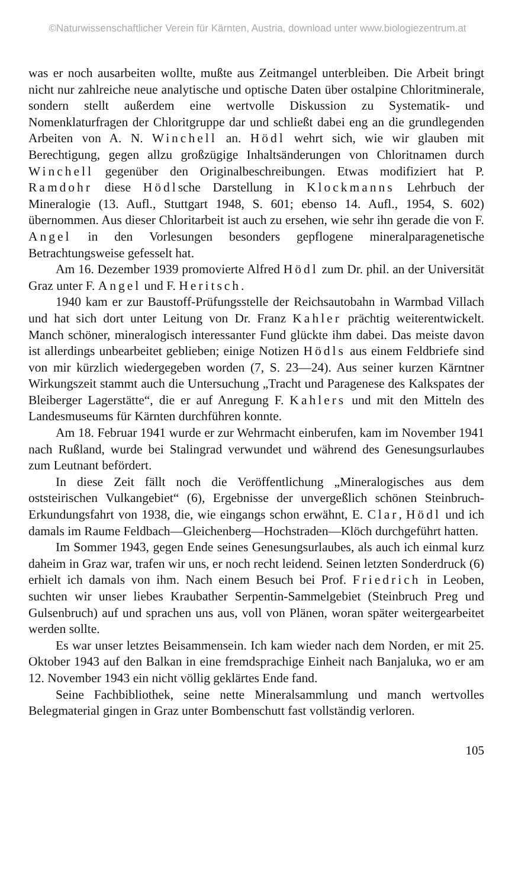©Naturwissenschaftlicher Verein für Kärnten, Austria, download unter www.biologiezentrum.at
was er noch ausarbeiten wollte, mußte aus Zeitmangel unterbleiben. Die Arbeit bringt nicht nur zahlreiche neue analytische und optische Daten über ostalpine Chloritminerale, sondern stellt außerdem eine wertvolle Diskussion zu Systematik- und Nomenklaturfragen der Chloritgruppe dar und schließt dabei eng an die grundlegenden Arbeiten von A. N. Winchell an. Hödl wehrt sich, wie wir glauben mit Berechtigung, gegen allzu großzügige Inhaltsänderungen von Chloritnamen durch Winchell gegenüber den Originalbeschreibungen. Etwas modifiziert hat P. Ramdohr diese Hödlsche Darstellung in Klockmanns Lehrbuch der Mineralogie (13. Aufl., Stuttgart 1948, S. 601; ebenso 14. Aufl., 1954, S. 602) übernommen. Aus dieser Chloritarbeit ist auch zu ersehen, wie sehr ihn gerade die von F. Angel in den Vorlesungen besonders gepflogene mineralparagenetische Betrachtungsweise gefesselt hat.
Am 16. Dezember 1939 promovierte Alfred Hödl zum Dr. phil. an der Universität Graz unter F. Angel und F. Heritsch.
1940 kam er zur Baustoff-Prüfungsstelle der Reichsautobahn in Warmbad Villach und hat sich dort unter Leitung von Dr. Franz Kahler prächtig weiterentwickelt. Manch schöner, mineralogisch interessanter Fund glückte ihm dabei. Das meiste davon ist allerdings unbearbeitet geblieben; einige Notizen Hödls aus einem Feldbriefe sind von mir kürzlich wiedergegeben worden (7, S. 23—24). Aus seiner kurzen Kärntner Wirkungszeit stammt auch die Untersuchung „Tracht und Paragenese des Kalkspates der Bleiberger Lagerstätte“, die er auf Anregung F. Kahlers und mit den Mitteln des Landesmuseums für Kärnten durchführen konnte.
Am 18. Februar 1941 wurde er zur Wehrmacht einberufen, kam im November 1941 nach Rußland, wurde bei Stalingrad verwundet und während des Genesungsurlaubes zum Leutnant befördert.
In diese Zeit fällt noch die Veröffentlichung „Mineralogisches aus dem oststeirischen Vulkangebiet“ (6), Ergebnisse der unvergeßlich schönen Steinbruch-Erkundungsfahrt von 1938, die, wie eingangs schon erwähnt, E. Clar, Hödl und ich damals im Raume Feldbach—Gleichenberg—Hochstraden—Klöch durchgeführt hatten.
Im Sommer 1943, gegen Ende seines Genesungsurlaubes, als auch ich einmal kurz daheim in Graz war, trafen wir uns, er noch recht leidend. Seinen letzten Sonderdruck (6) erhielt ich damals von ihm. Nach einem Besuch bei Prof. Friedrich in Leoben, suchten wir unser liebes Kraubather Serpentin-Sammelgebiet (Steinbruch Preg und Gulsenbruch) auf und sprachen uns aus, voll von Plänen, woran später weitergearbeitet werden sollte.
Es war unser letztes Beisammensein. Ich kam wieder nach dem Norden, er mit 25. Oktober 1943 auf den Balkan in eine fremdsprachige Einheit nach Banjaluka, wo er am 12. November 1943 ein nicht völlig geklärtes Ende fand.
Seine Fachbibliothek, seine nette Mineralsammlung und manch wertvolles Belegmaterial gingen in Graz unter Bombenschutt fast vollständig verloren.
105